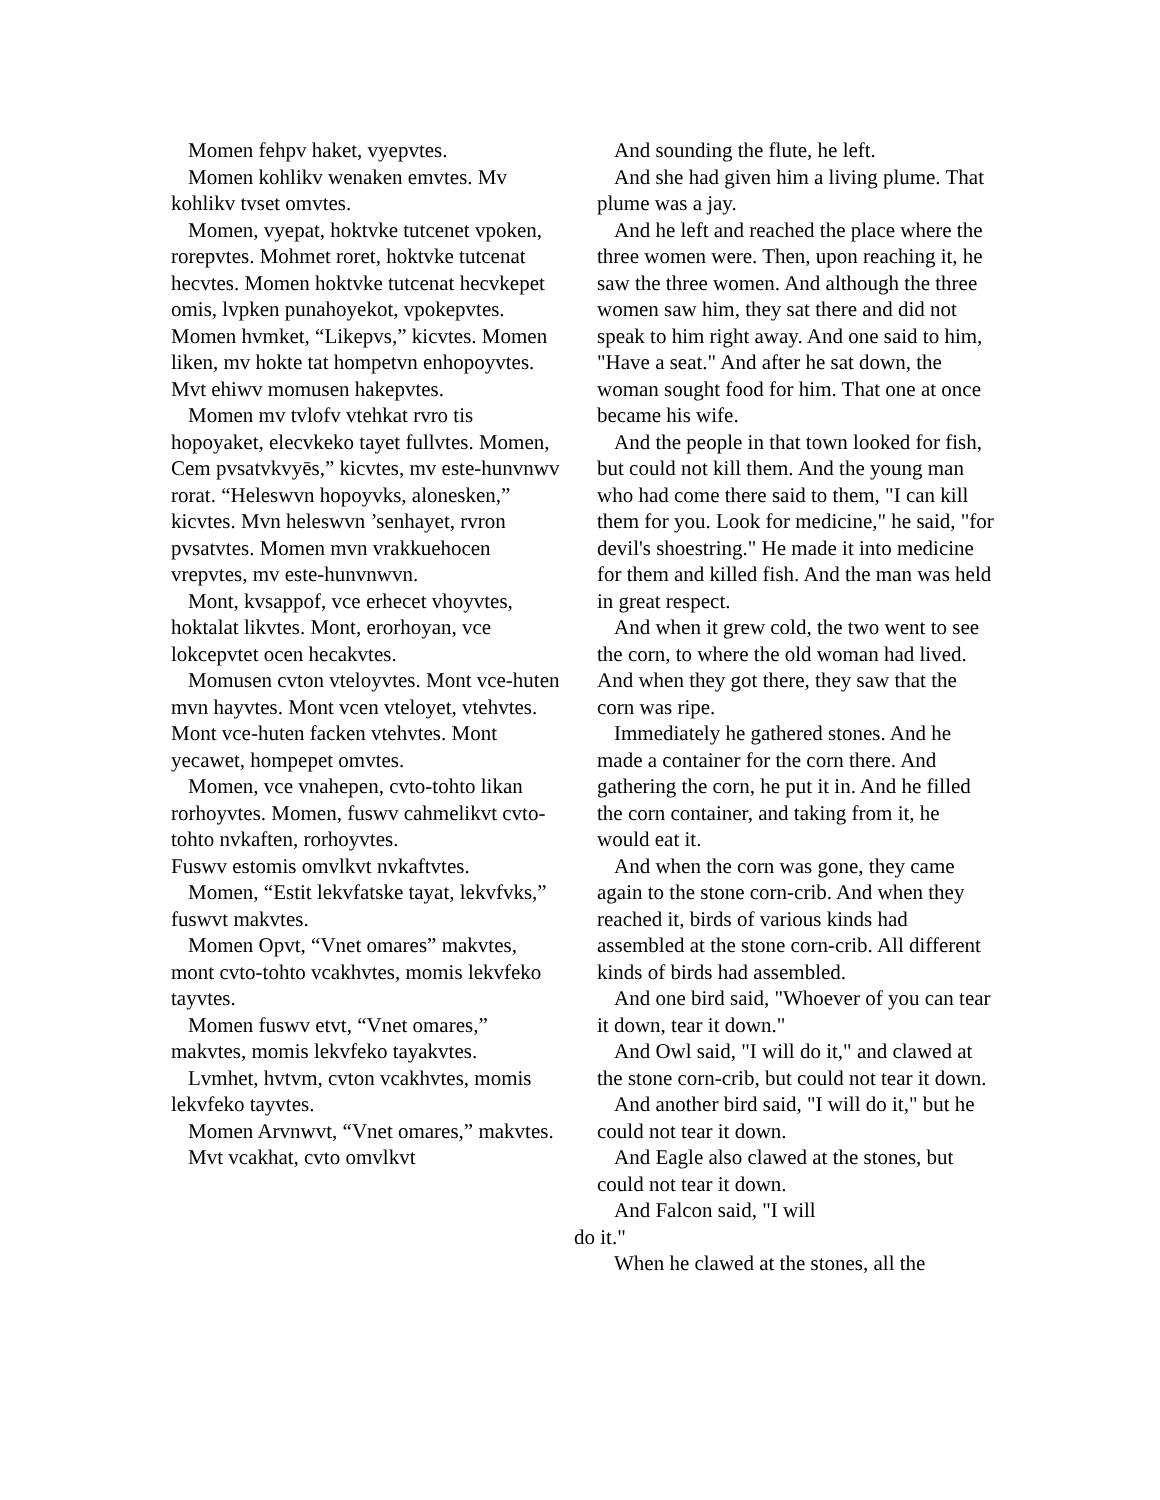Momen fehpv haket, vyepvtes.
Momen kohlikv wenaken emvtes. Mv kohlikv tvset omvtes.
Momen, vyepat, hoktvke tutcenet vpoken, rorepvtes. Mohmet roret, hoktvke tutcenat hecvtes. Momen hoktvke tutcenat hecvkepet omis, lvpken punahoyekot, vpokepvtes. Momen hvmket, “Likepvs,” kicvtes. Momen liken, mv hokte tat hompetvn enhopoyvtes. Mvt ehiwv momusen hakepvtes.
Momen mv tvlofv vtehkat rvro tis hopoyaket, elecvkeko tayet fullvtes. Momen, Cem pvsatvkvyēs,” kicvtes, mv este-hunvnwv rorat. “Heleswvn hopoyvks, alonesken,” kicvtes. Mvn heleswvn ’senhayet, rvron pvsatvtes. Momen mvn vrakkuehocen vrepvtes, mv este-hunvnwvn.
Mont, kvsappof, vce erhecet vhoyvtes, hoktalat likvtes. Mont, erorhoyan, vce lokcepvtet ocen hecakvtes.
Momusen cvton vteloyvtes. Mont vce-huten mvn hayvtes. Mont vcen vteloyet, vtehvtes. Mont vce-huten facken vtehvtes. Mont yecawet, hompepet omvtes.
Momen, vce vnahepen, cvto-tohto likan rorhoyvtes. Momen, fuswv cahmelikvt cvto-tohto nvkaften, rorhoyvtes.
Fuswv estomis omvlkvt nvkaftvtes.
Momen, “Estit lekvfatske tayat, lekvfvks,” fuswvt makvtes.
Momen Opvt, “Vnet omares” makvtes, mont cvto-tohto vcakhvtes, momis lekvfeko tayvtes.
Momen fuswv etvt, “Vnet omares,” makvtes, momis lekvfeko tayakvtes.
Lvmhet, hvtvm, cvton vcakhvtes, momis lekvfeko tayvtes.
Momen Arvnwvt, “Vnet omares,” makvtes.
Mvt vcakhat, cvto omvlkvt
And sounding the flute, he left.
And she had given him a living plume. That plume was a jay.
And he left and reached the place where the three women were. Then, upon reaching it, he saw the three women. And although the three women saw him, they sat there and did not speak to him right away. And one said to him, "Have a seat." And after he sat down, the woman sought food for him. That one at once became his wife.
And the people in that town looked for fish, but could not kill them. And the young man who had come there said to them, "I can kill them for you. Look for medicine," he said, "for devil's shoestring." He made it into medicine for them and killed fish. And the man was held in great respect.
And when it grew cold, the two went to see the corn, to where the old woman had lived. And when they got there, they saw that the corn was ripe.
Immediately he gathered stones. And he made a container for the corn there. And gathering the corn, he put it in. And he filled the corn container, and taking from it, he would eat it.
And when the corn was gone, they came again to the stone corn-crib. And when they reached it, birds of various kinds had assembled at the stone corn-crib. All different kinds of birds had assembled.
And one bird said, "Whoever of you can tear it down, tear it down."
And Owl said, "I will do it," and clawed at the stone corn-crib, but could not tear it down.
And another bird said, "I will do it," but he could not tear it down.
And Eagle also clawed at the stones, but could not tear it down.
And Falcon said, "I will
do it."
When he clawed at the stones, all the